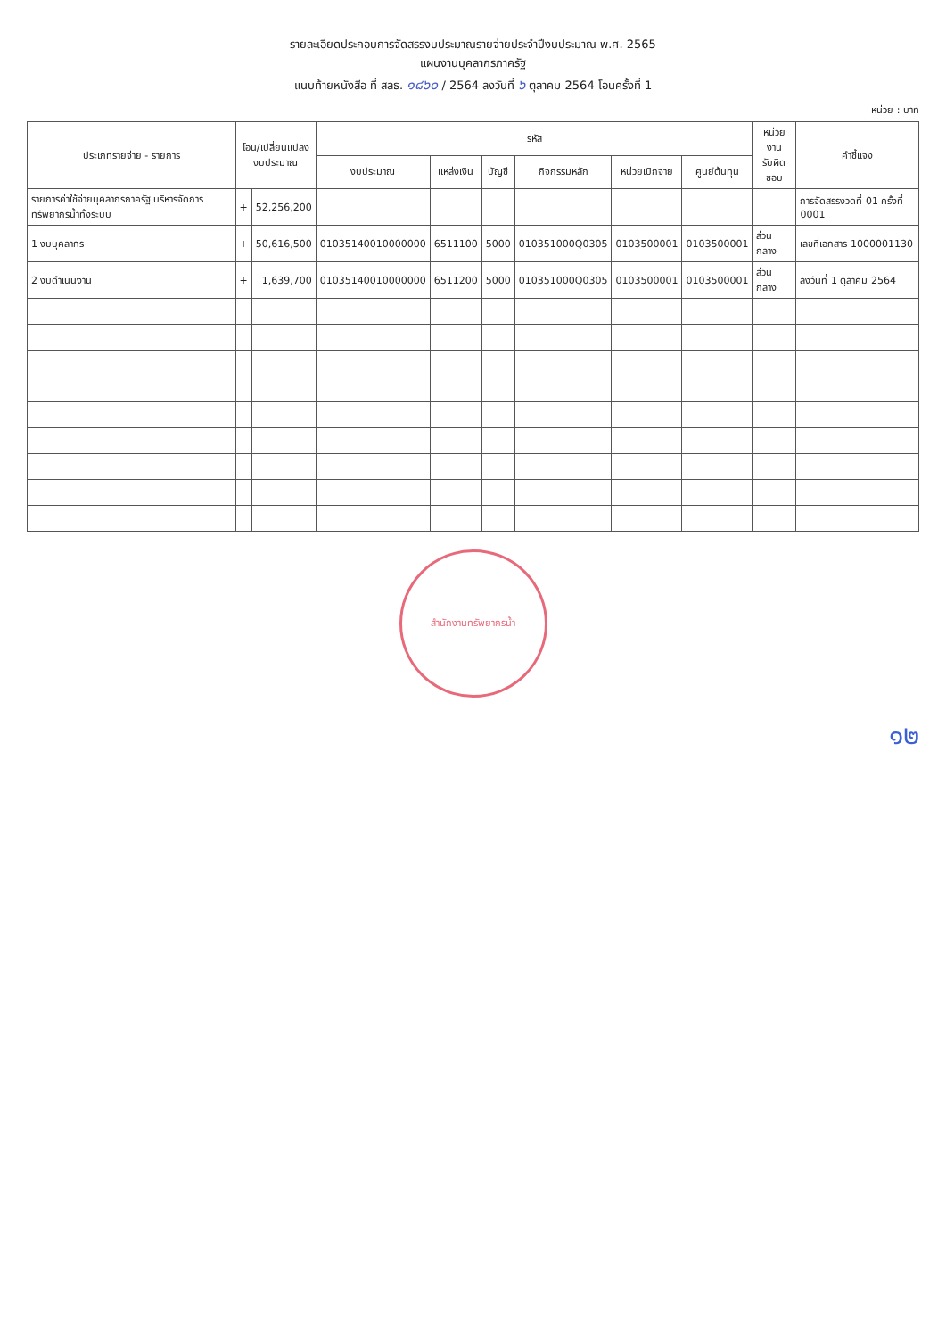รายละเอียดประกอบการจัดสรรงบประมาณรายจ่ายประจำปีงบประมาณ พ.ศ. 2565
แผนงานบุคลากรภาครัฐ
แนบท้ายหนังสือ ที่ สลธ. ๑๘๖๐ / 2564 ลงวันที่ ๖ ตุลาคม 2564 โอนครั้งที่ 1
หน่วย : บาท
| ประเภทรายจ่าย - รายการ | โอน/เปลี่ยนแปลง งบประมาณ | | รหัส | | | | | | หน่วยงาน รับผิดชอบ | คำชี้แจง |
| --- | --- | --- | --- | --- | --- | --- | --- | --- | --- | --- |
| | | | งบประมาณ | แหล่งเงิน | บัญชี | กิจกรรมหลัก | หน่วยเบิกจ่าย | ศูนย์ต้นทุน | | |
| รายการค่าใช้จ่ายบุคลากรภาครัฐ บริหารจัดการทรัพยากรน้ำทั้งระบบ | + | 52,256,200 | | | | | | | | การจัดสรรงวดที่ 01 ครั้งที่ 0001 |
| 1 งบบุคลากร | + | 50,616,500 | 01035140010000000 | 6511100 | 5000 | 010351000Q0305 | 0103500001 | 0103500001 | ส่วนกลาง | เลขที่เอกสาร 1000001130 |
| 2 งบดำเนินงาน | + | 1,639,700 | 01035140010000000 | 6511200 | 5000 | 010351000Q0305 | 0103500001 | 0103500001 | ส่วนกลาง | ลงวันที่ 1 ตุลาคม 2564 |
สำนักงานทรัพยากรน้ำ
๑๒